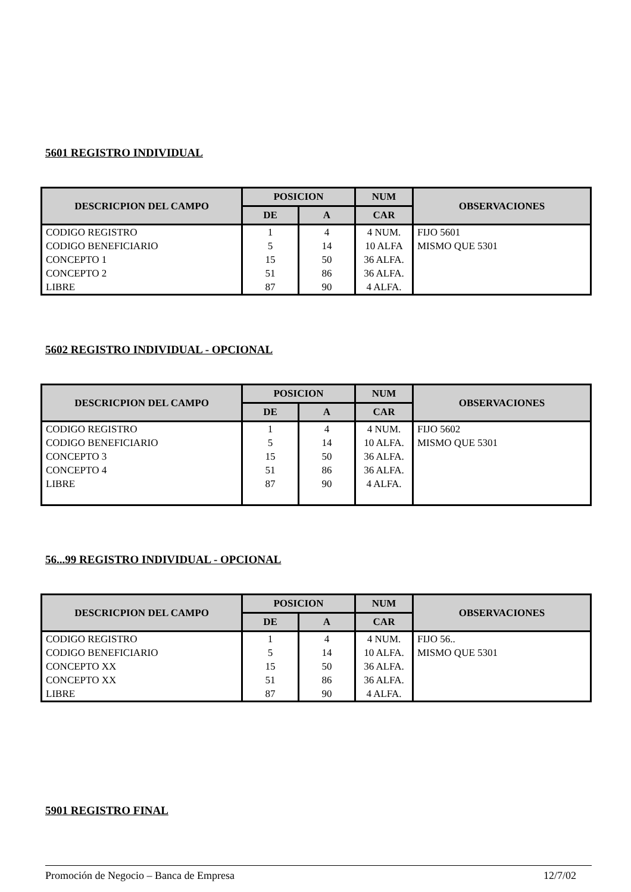5601 REGISTRO INDIVIDUAL
| DESCRICPION DEL CAMPO | POSICION | | NUM | OBSERVACIONES |
| --- | --- | --- | --- | --- |
| | DE | A | CAR | |
| CODIGO REGISTRO | 1 | 4 | 4 NUM. | FIJO 5601 |
| CODIGO BENEFICIARIO | 5 | 14 | 10 ALFA | MISMO QUE 5301 |
| CONCEPTO 1 | 15 | 50 | 36 ALFA. | |
| CONCEPTO 2 | 51 | 86 | 36 ALFA. | |
| LIBRE | 87 | 90 | 4 ALFA. | |
5602 REGISTRO INDIVIDUAL - OPCIONAL
| DESCRICPION DEL CAMPO | POSICION | | NUM | OBSERVACIONES |
| --- | --- | --- | --- | --- |
| | DE | A | CAR | |
| CODIGO REGISTRO | 1 | 4 | 4 NUM. | FIJO 5602 |
| CODIGO BENEFICIARIO | 5 | 14 | 10 ALFA. | MISMO QUE 5301 |
| CONCEPTO 3 | 15 | 50 | 36 ALFA. | |
| CONCEPTO 4 | 51 | 86 | 36 ALFA. | |
| LIBRE | 87 | 90 | 4 ALFA. | |
56...99 REGISTRO INDIVIDUAL - OPCIONAL
| DESCRICPION DEL CAMPO | POSICION | | NUM | OBSERVACIONES |
| --- | --- | --- | --- | --- |
| | DE | A | CAR | |
| CODIGO REGISTRO | 1 | 4 | 4 NUM. | FIJO 56.. |
| CODIGO BENEFICIARIO | 5 | 14 | 10 ALFA. | MISMO QUE 5301 |
| CONCEPTO XX | 15 | 50 | 36 ALFA. | |
| CONCEPTO XX | 51 | 86 | 36 ALFA. | |
| LIBRE | 87 | 90 | 4 ALFA. | |
5901 REGISTRO FINAL
Promoción de Negocio – Banca de Empresa 12/7/02